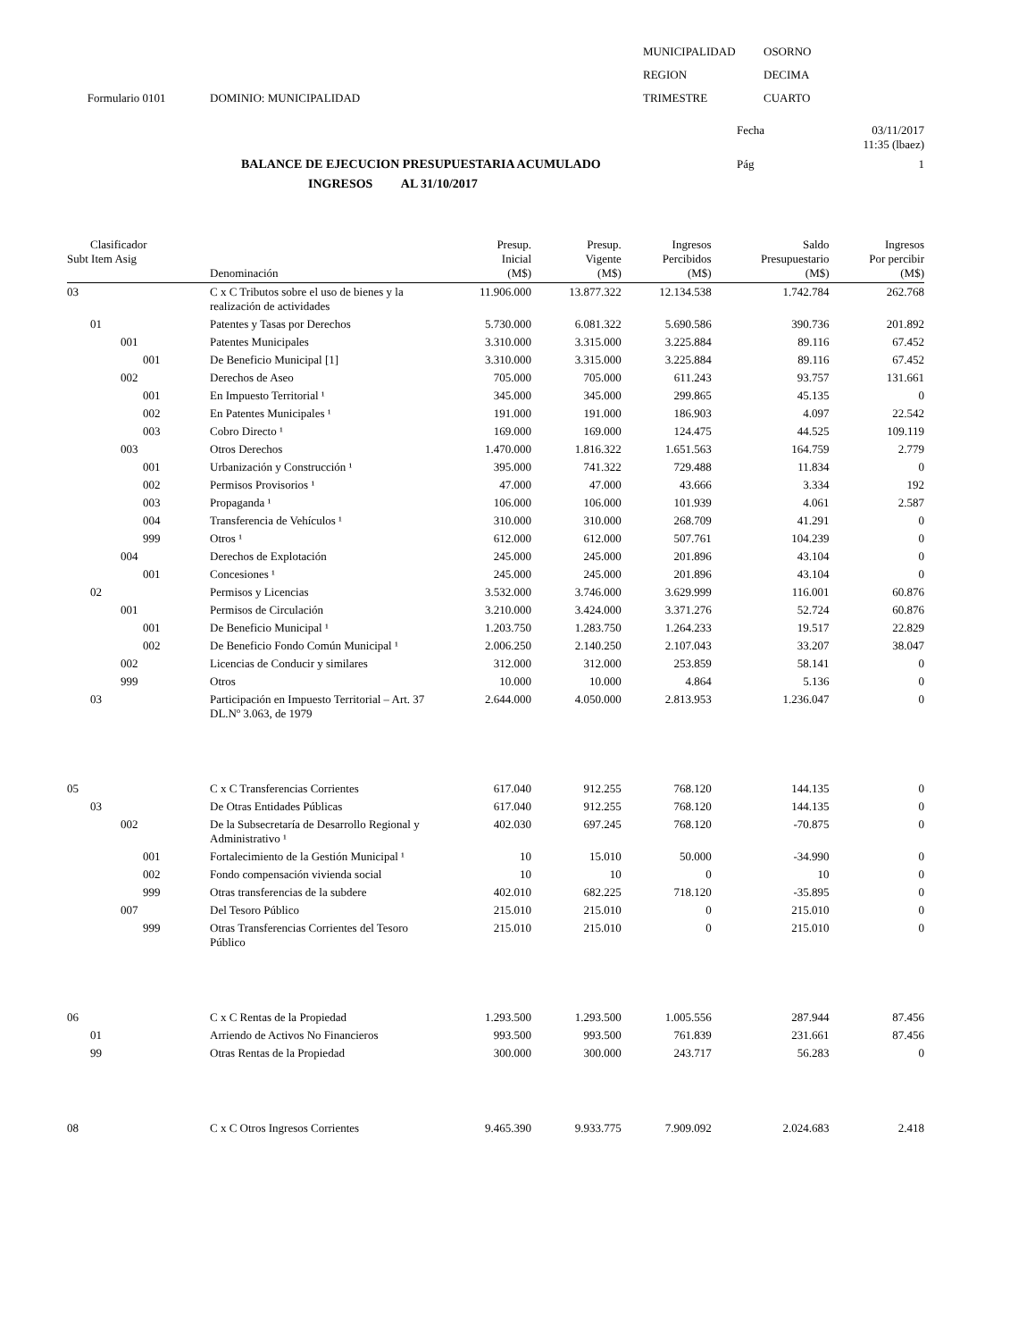MUNICIPALIDAD
OSORNO
REGION
DECIMA
Formulario 0101
DOMINIO: MUNICIPALIDAD
TRIMESTRE
CUARTO
Fecha
03/11/2017
11:35 (lbaez)
BALANCE DE EJECUCION PRESUPUESTARIA ACUMULADO
Pág
1
INGRESOS AL 31/10/2017
| Clasificador Subt Item Asig | Denominación | Presup. Inicial (M$) | Presup. Vigente (M$) | Ingresos Percibidos (M$) | Saldo Presupuestario (M$) | Ingresos Por percibir (M$) |
| --- | --- | --- | --- | --- | --- | --- |
| 03 | C x C Tributos sobre el uso de bienes y la realización de actividades | 11.906.000 | 13.877.322 | 12.134.538 | 1.742.784 | 262.768 |
| 01 | Patentes y Tasas por Derechos | 5.730.000 | 6.081.322 | 5.690.586 | 390.736 | 201.892 |
| 001 | Patentes Municipales | 3.310.000 | 3.315.000 | 3.225.884 | 89.116 | 67.452 |
| 001 | De Beneficio Municipal [1] | 3.310.000 | 3.315.000 | 3.225.884 | 89.116 | 67.452 |
| 002 | Derechos de Aseo | 705.000 | 705.000 | 611.243 | 93.757 | 131.661 |
| 001 | En Impuesto Territorial ¹ | 345.000 | 345.000 | 299.865 | 45.135 | 0 |
| 002 | En Patentes Municipales ¹ | 191.000 | 191.000 | 186.903 | 4.097 | 22.542 |
| 003 | Cobro Directo ¹ | 169.000 | 169.000 | 124.475 | 44.525 | 109.119 |
| 003 | Otros Derechos | 1.470.000 | 1.816.322 | 1.651.563 | 164.759 | 2.779 |
| 001 | Urbanización y Construcción ¹ | 395.000 | 741.322 | 729.488 | 11.834 | 0 |
| 002 | Permisos Provisorios ¹ | 47.000 | 47.000 | 43.666 | 3.334 | 192 |
| 003 | Propaganda ¹ | 106.000 | 106.000 | 101.939 | 4.061 | 2.587 |
| 004 | Transferencia de Vehículos ¹ | 310.000 | 310.000 | 268.709 | 41.291 | 0 |
| 999 | Otros ¹ | 612.000 | 612.000 | 507.761 | 104.239 | 0 |
| 004 | Derechos de Explotación | 245.000 | 245.000 | 201.896 | 43.104 | 0 |
| 001 | Concesiones ¹ | 245.000 | 245.000 | 201.896 | 43.104 | 0 |
| 02 | Permisos y Licencias | 3.532.000 | 3.746.000 | 3.629.999 | 116.001 | 60.876 |
| 001 | Permisos de Circulación | 3.210.000 | 3.424.000 | 3.371.276 | 52.724 | 60.876 |
| 001 | De Beneficio Municipal ¹ | 1.203.750 | 1.283.750 | 1.264.233 | 19.517 | 22.829 |
| 002 | De Beneficio Fondo Común Municipal ¹ | 2.006.250 | 2.140.250 | 2.107.043 | 33.207 | 38.047 |
| 002 | Licencias de Conducir y similares | 312.000 | 312.000 | 253.859 | 58.141 | 0 |
| 999 | Otros | 10.000 | 10.000 | 4.864 | 5.136 | 0 |
| 03 | Participación en Impuesto Territorial – Art. 37 DL.Nº 3.063, de 1979 | 2.644.000 | 4.050.000 | 2.813.953 | 1.236.047 | 0 |
| 05 | C x C Transferencias Corrientes | 617.040 | 912.255 | 768.120 | 144.135 | 0 |
| 03 | De Otras Entidades Públicas | 617.040 | 912.255 | 768.120 | 144.135 | 0 |
| 002 | De la Subsecretaría de Desarrollo Regional y Administrativo ¹ | 402.030 | 697.245 | 768.120 | -70.875 | 0 |
| 001 | Fortalecimiento de la Gestión Municipal ¹ | 10 | 15.010 | 50.000 | -34.990 | 0 |
| 002 | Fondo compensación vivienda social | 10 | 10 | 0 | 10 | 0 |
| 999 | Otras transferencias de la subdere | 402.010 | 682.225 | 718.120 | -35.895 | 0 |
| 007 | Del Tesoro Público | 215.010 | 215.010 | 0 | 215.010 | 0 |
| 999 | Otras Transferencias Corrientes del Tesoro Público | 215.010 | 215.010 | 0 | 215.010 | 0 |
| 06 | C x C Rentas de la Propiedad | 1.293.500 | 1.293.500 | 1.005.556 | 287.944 | 87.456 |
| 01 | Arriendo de Activos No Financieros | 993.500 | 993.500 | 761.839 | 231.661 | 87.456 |
| 99 | Otras Rentas de la Propiedad | 300.000 | 300.000 | 243.717 | 56.283 | 0 |
| 08 | C x C Otros Ingresos Corrientes | 9.465.390 | 9.933.775 | 7.909.092 | 2.024.683 | 2.418 |